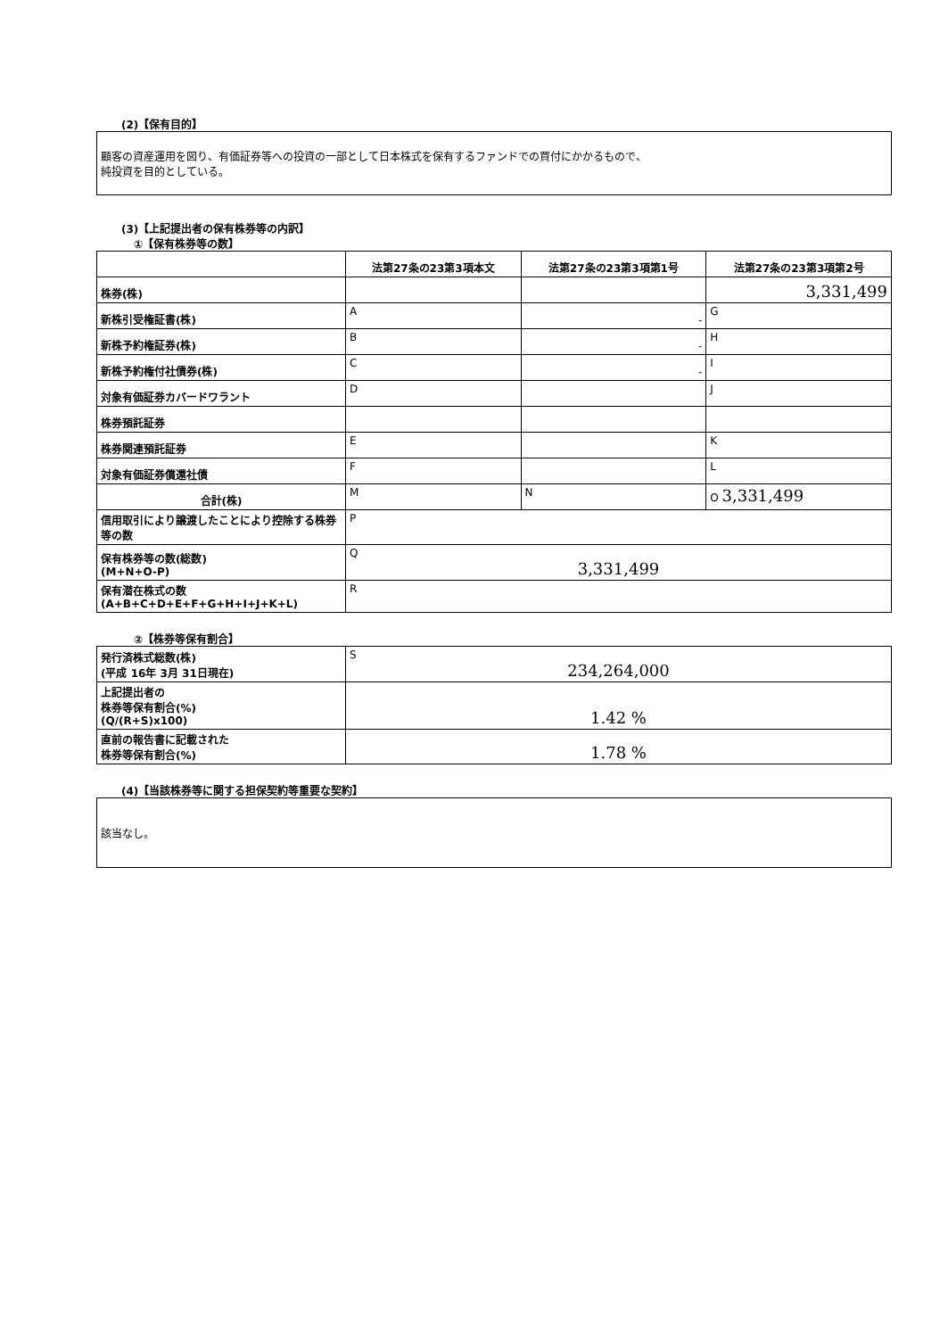(2)【保有目的】
顧客の資産運用を図り、有価証券等への投資の一部として日本株式を保有するファンドでの買付にかかるもので、
純投資を目的としている。
(3)【上記提出者の保有株券等の内訳】
①【保有株券等の数】
| | 法第27条の23第3項本文 | 法第27条の23第3項第1号 | 法第27条の23第3項第2号 |
| --- | --- | --- | --- |
| 株券(株) | | | 3,331,499 |
| 新株引受権証書(株) | A | - | G |
| 新株予約権証券(株) | B | - | H |
| 新株予約権付社債券(株) | C | - | I |
| 対象有価証券カバードワラント | D | | J |
| 株券預託証券 | | | |
| 株券関連預託証券 | E | | K |
| 対象有価証券償還社債 | F | | L |
| 合計(株) | M | N | O 3,331,499 |
| 信用取引により譲渡したことにより控除する株券等の数 | P | | |
| 保有株券等の数(総数) (M+N+O-P) | Q 3,331,499 | | |
| 保有潜在株式の数 (A+B+C+D+E+F+G+H+I+J+K+L) | R | | |
②【株券等保有割合】
| 発行済株式総数(株) (平成 16年 3月 31日現在) | S 234,264,000 |
| 上記提出者の 株券等保有割合(%) (Q/(R+S)x100) | 1.42 % |
| 直前の報告書に記載された 株券等保有割合(%) | 1.78 % |
(4)【当該株券等に関する担保契約等重要な契約】
該当なし。